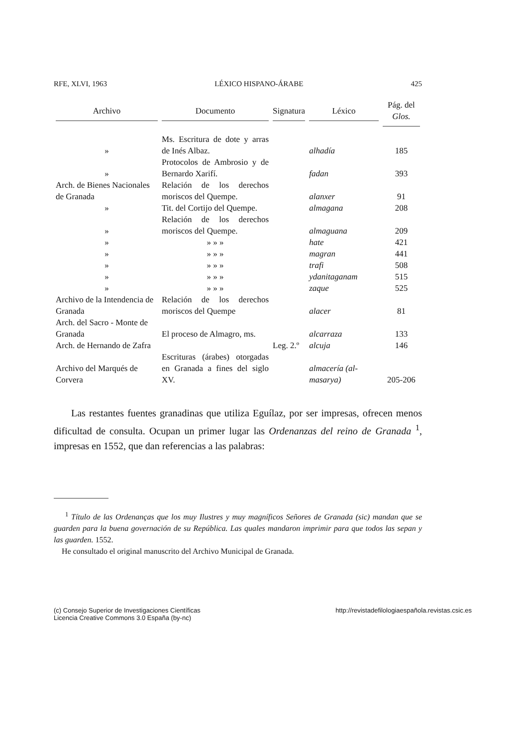RFE, XLVI, 1963 LÉXICO HISPANO-ÁRABE 425
| Archivo | Documento | Signatura | Léxico | Pág. del Glos. |
| --- | --- | --- | --- | --- |
| » | Ms. Escritura de dote y arras de Inés Albaz. | | alhadía | 185 |
| » | Protocolos de Ambrosio y de Bernardo Xarifí. | | fadan | 393 |
| Arch. de Bienes Nacionales de Granada | Relación de los derechos moriscos del Quempe. | | alanxer | 91 |
| » | Tit. del Cortijo del Quempe. | | almagana | 208 |
| » | Relación de los derechos moriscos del Quempe. | | almaguana | 209 |
| » | » » » | | hate | 421 |
| » | » » » | | magran | 441 |
| » | » » » | | trafi | 508 |
| » | » » » | | ydanitaganam | 515 |
| » | » » » | | zaque | 525 |
| Archivo de la Intendencia de Granada | Relación de los derechos moriscos del Quempe | | alacer | 81 |
| Arch. del Sacro - Monte de Granada | El proceso de Almagro, ms. | | alcarraza | 133 |
| Arch. de Hernando de Zafra | | Leg. 2.º | alcuja | 146 |
| Archivo del Marqués de Corvera | Escrituras (árabes) otorgadas en Granada a fines del siglo XV. | | almacería (al-masarya) | 205-206 |
Las restantes fuentes granadinas que utiliza Eguílaz, por ser impresas, ofrecen menos dificultad de consulta. Ocupan un primer lugar las Ordenanzas del reino de Granada <sup>1</sup>, impresas en 1552, que dan referencias a las palabras:
<sup>1</sup> Título de las Ordenanças que los muy Ilustres y muy magníficos Señores de Granada (sic) mandan que se guarden para la buena governación de su República. Las quales mandaron imprimir para que todos las sepan y las guarden. 1552.
He consultado el original manuscrito del Archivo Municipal de Granada.
(c) Consejo Superior de Investigaciones Científicas
Licencia Creative Commons 3.0 España (by-nc) http://revistadefilologiaespañola.revistas.csic.es